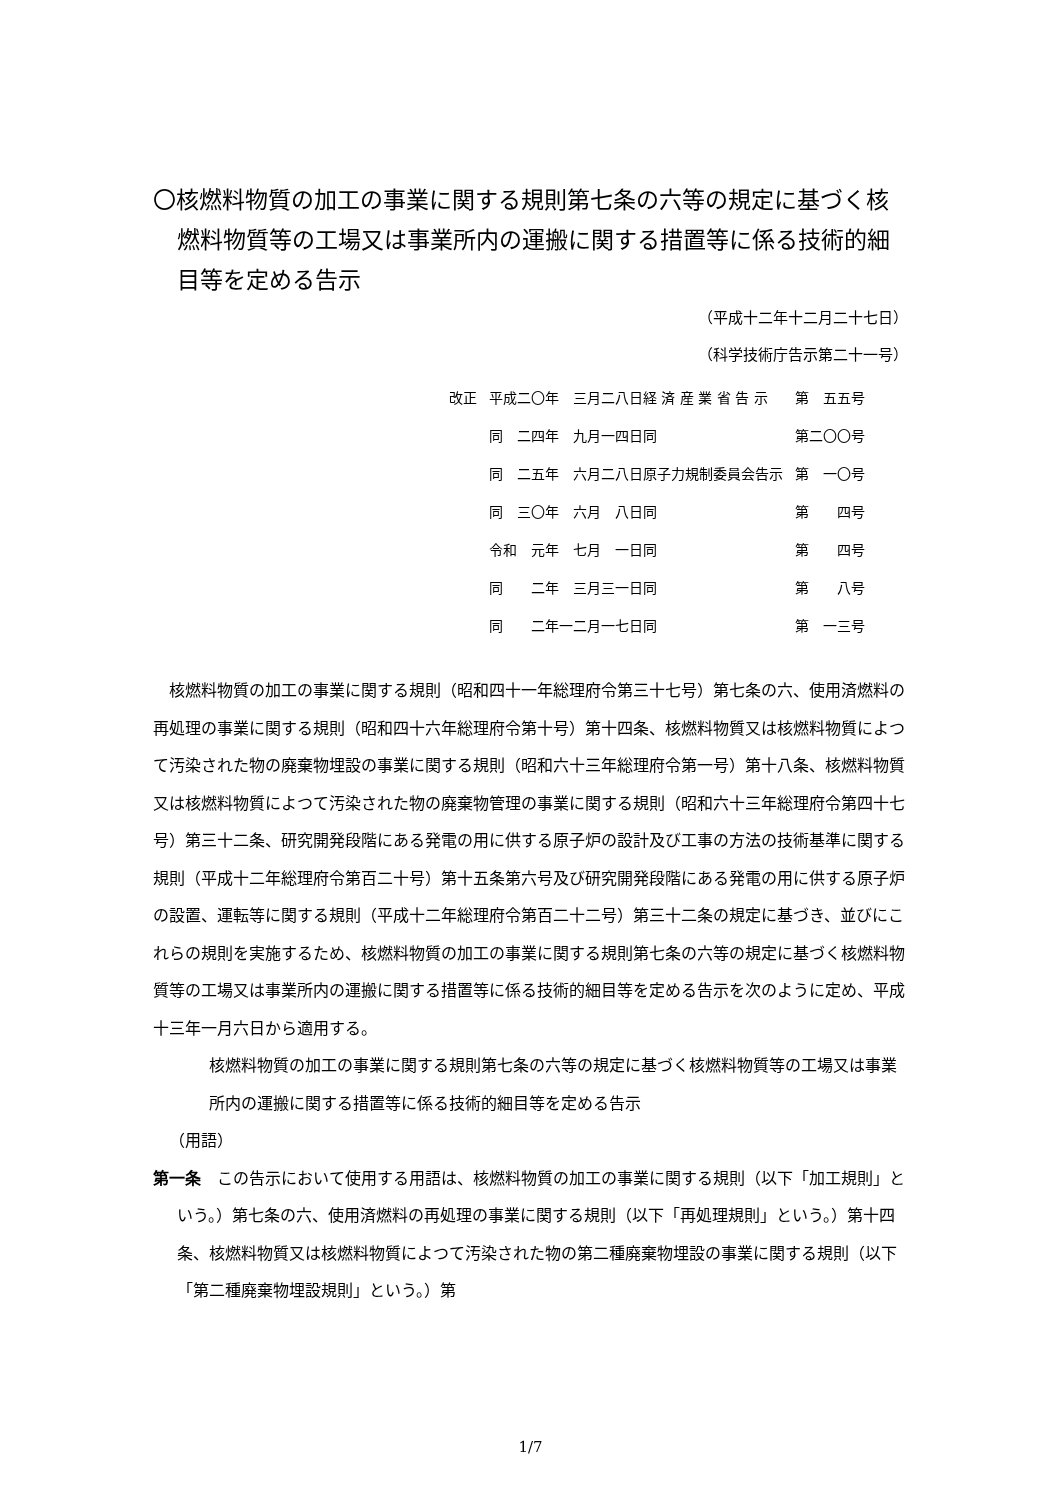〇核燃料物質の加工の事業に関する規則第七条の六等の規定に基づく核燃料物質等の工場又は事業所内の運搬に関する措置等に係る技術的細目等を定める告示
（平成十二年十二月二十七日）
（科学技術庁告示第二十一号）
| 改正 | 平成二〇年 三月二八日経 済 産 業 省 告 示 | 第 五五号 |
| | 同 二四年 九月一四日同 | 第二〇〇号 |
| | 同 二五年 六月二八日原子力規制委員会告示 | 第 一〇号 |
| | 同 三〇年 六月 八日同 | 第 四号 |
| | 令和 元年 七月 一日同 | 第 四号 |
| | 同 二年 三月三一日同 | 第 八号 |
| | 同 二年一二月一七日同 | 第 一三号 |
核燃料物質の加工の事業に関する規則（昭和四十一年総理府令第三十七号）第七条の六、使用済燃料の再処理の事業に関する規則（昭和四十六年総理府令第十号）第十四条、核燃料物質又は核燃料物質によつて汚染された物の廃棄物埋設の事業に関する規則（昭和六十三年総理府令第一号）第十八条、核燃料物質又は核燃料物質によつて汚染された物の廃棄物管理の事業に関する規則（昭和六十三年総理府令第四十七号）第三十二条、研究開発段階にある発電の用に供する原子炉の設計及び工事の方法の技術基準に関する規則（平成十二年総理府令第百二十号）第十五条第六号及び研究開発段階にある発電の用に供する原子炉の設置、運転等に関する規則（平成十二年総理府令第百二十二号）第三十二条の規定に基づき、並びにこれらの規則を実施するため、核燃料物質の加工の事業に関する規則第七条の六等の規定に基づく核燃料物質等の工場又は事業所内の運搬に関する措置等に係る技術的細目等を定める告示を次のように定め、平成十三年一月六日から適用する。
核燃料物質の加工の事業に関する規則第七条の六等の規定に基づく核燃料物質等の工場又は事業所内の運搬に関する措置等に係る技術的細目等を定める告示
（用語）
第一条　この告示において使用する用語は、核燃料物質の加工の事業に関する規則（以下「加工規則」という。）第七条の六、使用済燃料の再処理の事業に関する規則（以下「再処理規則」という。）第十四条、核燃料物質又は核燃料物質によつて汚染された物の第二種廃棄物埋設の事業に関する規則（以下「第二種廃棄物埋設規則」という。）第
1/7